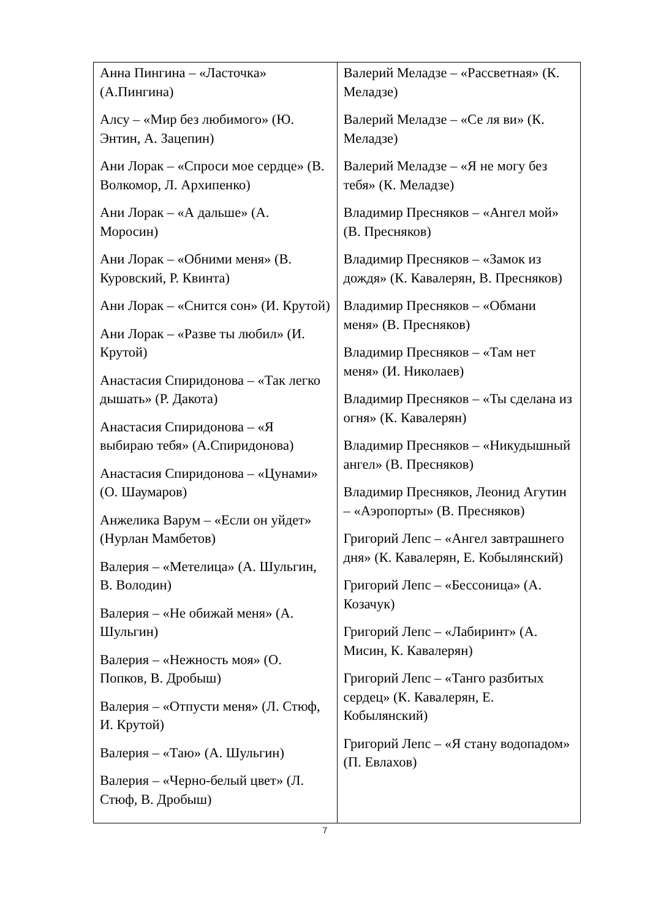| Анна Пингина – «Ласточка» (А.Пингина) Алсу – «Мир без любимого» (Ю. Энтин, А. Зацепин) Ани Лорак – «Спроси мое сердце» (В. Волкомор, Л. Архипенко) Ани Лорак – «А дальше» (А. Моросин) Ани Лорак – «Обними меня» (В. Куровский, Р. Квинта) Ани Лорак – «Снится сон» (И. Крутой) Ани Лорак – «Разве ты любил» (И. Крутой) Анастасия Спиридонова – «Так легко дышать» (Р. Дакота) Анастасия Спиридонова – «Я выбираю тебя» (А.Спиридонова) Анастасия Спиридонова – «Цунами» (О. Шаумаров) Анжелика Варум – «Если он уйдет» (Нурлан Мамбетов) Валерия – «Метелица» (А. Шульгин, В. Володин) Валерия – «Не обижай меня» (А. Шульгин) Валерия – «Нежность моя» (О. Попков, В. Дробыш) Валерия – «Отпусти меня» (Л. Стюф, И. Крутой) Валерия – «Таю» (А. Шульгин) Валерия – «Черно-белый цвет» (Л. Стюф, В. Дробыш) | Валерий Меладзе – «Рассветная» (К. Меладзе) Валерий Меладзе – «Се ля ви» (К. Меладзе) Валерий Меладзе – «Я не могу без тебя» (К. Меладзе) Владимир Пресняков – «Ангел мой» (В. Пресняков) Владимир Пресняков – «Замок из дождя» (К. Кавалерян, В. Пресняков) Владимир Пресняков – «Обмани меня» (В. Пресняков) Владимир Пресняков – «Там нет меня» (И. Николаев) Владимир Пресняков – «Ты сделана из огня» (К. Кавалерян) Владимир Пресняков – «Никудышный ангел» (В. Пресняков) Владимир Пресняков, Леонид Агутин – «Аэропорты» (В. Пресняков) Григорий Лепс – «Ангел завтрашнего дня» (К. Кавалерян, Е. Кобылянский) Григорий Лепс – «Бессоница» (А. Козачук) Григорий Лепс – «Лабиринт» (А. Мисин, К. Кавалерян) Григорий Лепс – «Танго разбитых сердец» (К. Кавалерян, Е. Кобылянский) Григорий Лепс – «Я стану водопадом» (П. Евлахов) |
7